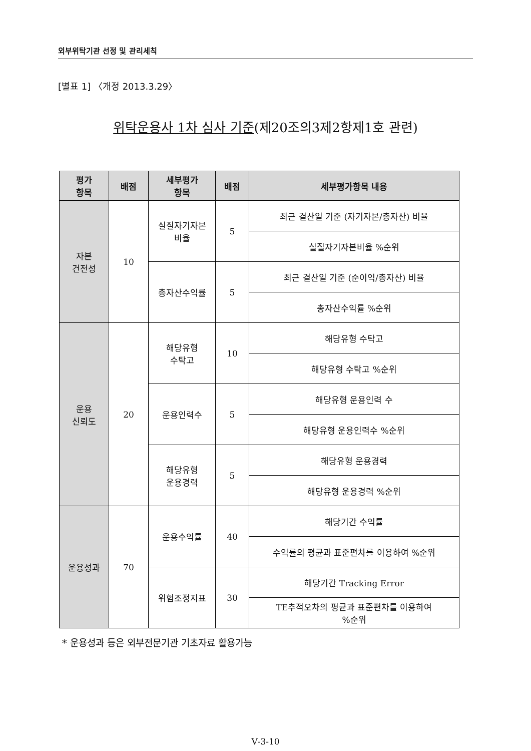외부위탁기관 선정 및 관리세칙
[별표 1] 〈개정 2013.3.29〉
위탁운용사 1차 심사 기준(제20조의3제2항제1호 관련)
| 평가 항목 | 배점 | 세부평가 항목 | 배점 | 세부평가항목 내용 |
| --- | --- | --- | --- | --- |
| 자본 건전성 | 10 | 실질자기자본 비율 | 5 | 최근 결산일 기준 (자기자본/총자산) 비율 |
| | | | | 실질자기자본비율 %순위 |
| | | 총자산수익률 | 5 | 최근 결산일 기준 (순이익/총자산) 비율 |
| | | | | 총자산수익률 %순위 |
| 운용 신뢰도 | 20 | 해당유형 수탁고 | 10 | 해당유형 수탁고 |
| | | | | 해당유형 수탁고 %순위 |
| | | 운용인력수 | 5 | 해당유형 운용인력 수 |
| | | | | 해당유형 운용인력수 %순위 |
| | | 해당유형 운용경력 | 5 | 해당유형 운용경력 |
| | | | | 해당유형 운용경력 %순위 |
| 운용성과 | 70 | 운용수익률 | 40 | 해당기간 수익률 |
| | | | | 수익률의 평균과 표준편차를 이용하여 %순위 |
| | | 위험조정지표 | 30 | 해당기간 Tracking Error |
| | | | | TE추적오차의 평균과 표준편차를 이용하여 %순위 |
* 운용성과 등은 외부전문기관 기초자료 활용가능
Ⅴ-3-10